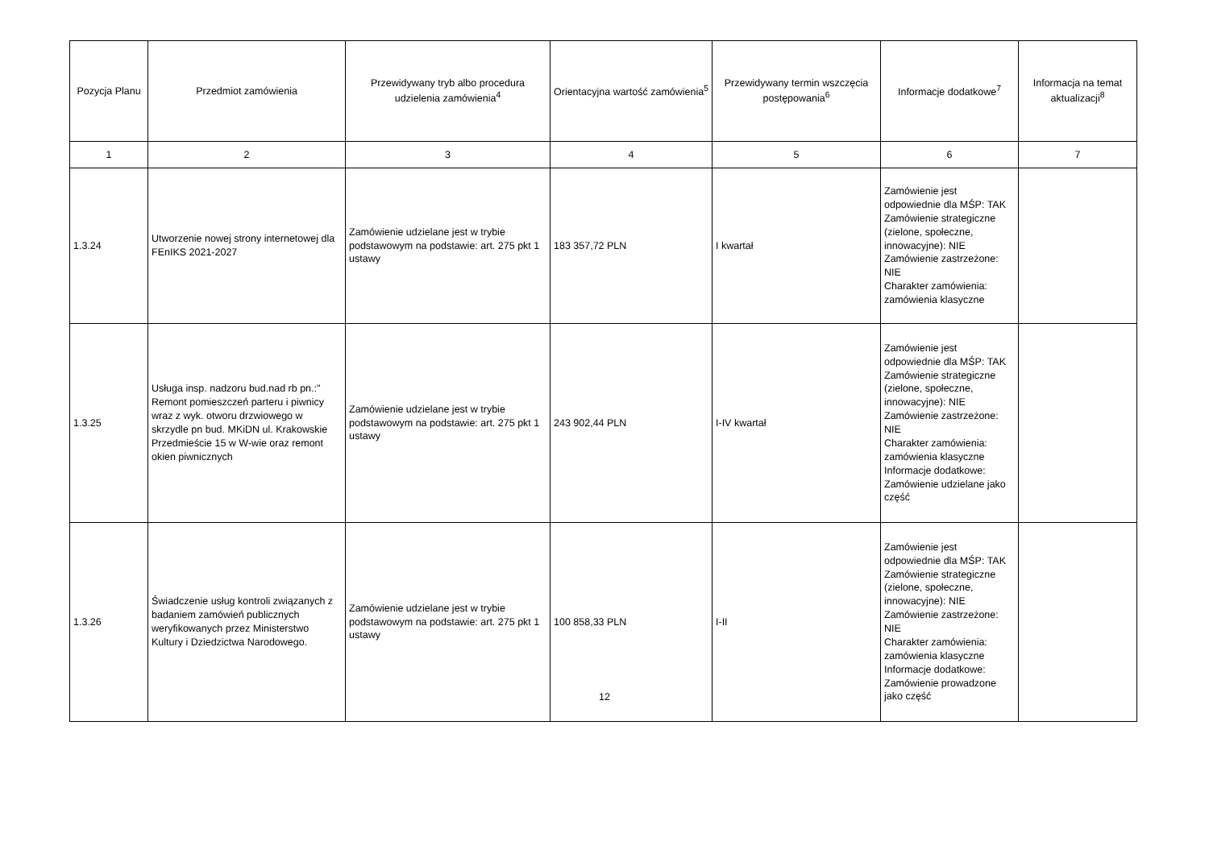| Pozycja Planu | Przedmiot zamówienia | Przewidywany tryb albo procedura udzielenia zamówienia<sup>4</sup> | Orientacyjna wartość zamówienia<sup>5</sup> | Przewidywany termin wszczęcia postępowania<sup>6</sup> | Informacje dodatkowe<sup>7</sup> | Informacja na temat aktualizacji<sup>8</sup> |
| --- | --- | --- | --- | --- | --- | --- |
| 1 | 2 | 3 | 4 | 5 | 6 | 7 |
| 1.3.24 | Utworzenie nowej strony internetowej dla FEnIKS 2021-2027 | Zamówienie udzielane jest w trybie podstawowym na podstawie: art. 275 pkt 1 ustawy | 183 357,72 PLN | I kwartał | Zamówienie jest odpowiednie dla MŚP: TAK Zamówienie strategiczne (zielone, społeczne, innowacyjne): NIE Zamówienie zastrzeżone: NIE Charakter zamówienia: zamówienia klasyczne | |
| 1.3.25 | Usługa insp. nadzoru bud.nad rb pn.:" Remont pomieszczeń parteru i piwnicy wraz z wyk. otworu drzwiowego w skrzydle pn bud. MKiDN ul. Krakowskie Przedmieście 15 w W-wie oraz remont okien piwnicznych | Zamówienie udzielane jest w trybie podstawowym na podstawie: art. 275 pkt 1 ustawy | 243 902,44 PLN | I-IV kwartał | Zamówienie jest odpowiednie dla MŚP: TAK Zamówienie strategiczne (zielone, społeczne, innowacyjne): NIE Zamówienie zastrzeżone: NIE Charakter zamówienia: zamówienia klasyczne Informacje dodatkowe: Zamówienie udzielane jako część | |
| 1.3.26 | Świadczenie usług kontroli związanych z badaniem zamówień publicznych weryfikowanych przez Ministerstwo Kultury i Dziedzictwa Narodowego. | Zamówienie udzielane jest w trybie podstawowym na podstawie: art. 275 pkt 1 ustawy | 100 858,33 PLN | I-II | Zamówienie jest odpowiednie dla MŚP: TAK Zamówienie strategiczne (zielone, społeczne, innowacyjne): NIE Zamówienie zastrzeżone: NIE Charakter zamówienia: zamówienia klasyczne Informacje dodatkowe: Zamówienie prowadzone jako część | |
12